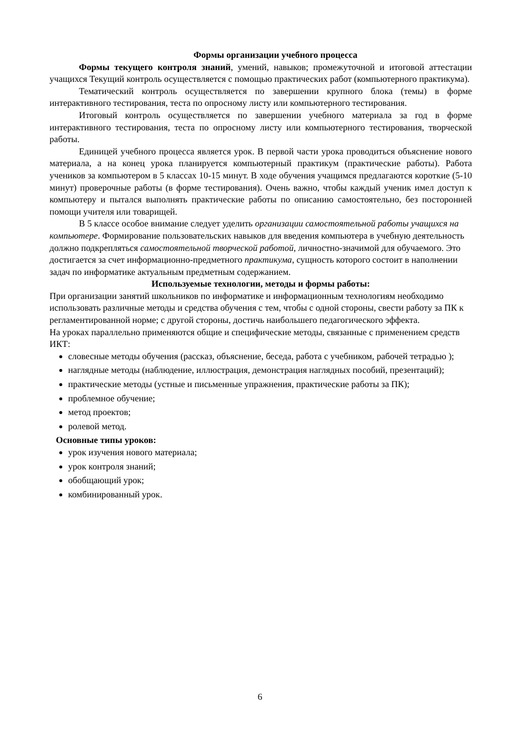Формы организации учебного процесса
Формы текущего контроля знаний, умений, навыков; промежуточной и итоговой аттестации учащихся Текущий контроль осуществляется с помощью практических работ (компьютерного практикума).
Тематический контроль осуществляется по завершении крупного блока (темы) в форме интерактивного тестирования, теста по опросному листу или компьютерного тестирования.
Итоговый контроль осуществляется по завершении учебного материала за год в форме интерактивного тестирования, теста по опросному листу или компьютерного тестирования, творческой работы.
Единицей учебного процесса является урок. В первой части урока проводиться объяснение нового материала, а на конец урока планируется компьютерный практикум (практические работы). Работа учеников за компьютером в 5 классах 10-15 минут. В ходе обучения учащимся предлагаются короткие (5-10 минут) проверочные работы (в форме тестирования). Очень важно, чтобы каждый ученик имел доступ к компьютеру и пытался выполнять практические работы по описанию самостоятельно, без посторонней помощи учителя или товарищей.
В 5 классе особое внимание следует уделить организации самостоятельной работы учащихся на компьютере. Формирование пользовательских навыков для введения компьютера в учебную деятельность должно подкрепляться самостоятельной творческой работой, личностно-значимой для обучаемого. Это достигается за счет информационно-предметного практикума, сущность которого состоит в наполнении задач по информатике актуальным предметным содержанием.
Используемые технологии, методы и формы работы:
При организации занятий школьников по информатике и информационным технологиям необходимо использовать различные методы и средства обучения с тем, чтобы с одной стороны, свести работу за ПК к регламентированной норме; с другой стороны, достичь наибольшего педагогического эффекта.
На уроках параллельно применяются общие и специфические методы, связанные с применением средств ИКТ:
словесные методы обучения (рассказ, объяснение, беседа, работа с учебником, рабочей тетрадью );
наглядные методы (наблюдение, иллюстрация, демонстрация наглядных пособий, презентаций);
практические методы (устные и письменные упражнения, практические работы за ПК);
проблемное обучение;
метод проектов;
ролевой метод.
Основные типы уроков:
урок изучения нового материала;
урок контроля знаний;
обобщающий урок;
комбинированный урок.
6